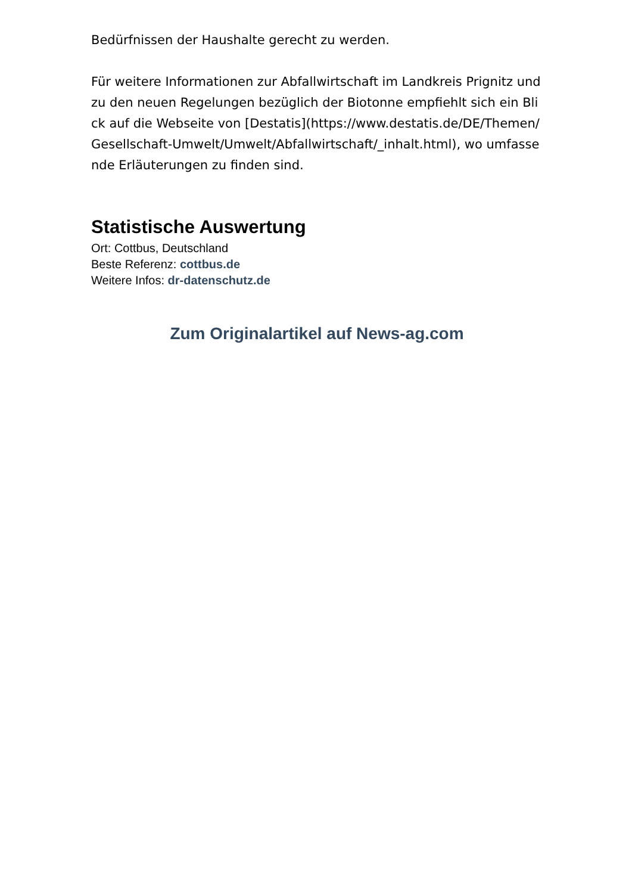Bedürfnissen der Haushalte gerecht zu werden.
Für weitere Informationen zur Abfallwirtschaft im Landkreis Prignitz und zu den neuen Regelungen bezüglich der Biotonne empfiehlt sich ein Blick auf die Webseite von [Destatis](https://www.destatis.de/DE/Themen/Gesellschaft-Umwelt/Umwelt/Abfallwirtschaft/_inhalt.html), wo umfassende Erläuterungen zu finden sind.
Statistische Auswertung
Ort: Cottbus, Deutschland
Beste Referenz: cottbus.de
Weitere Infos: dr-datenschutz.de
Zum Originalartikel auf News-ag.com